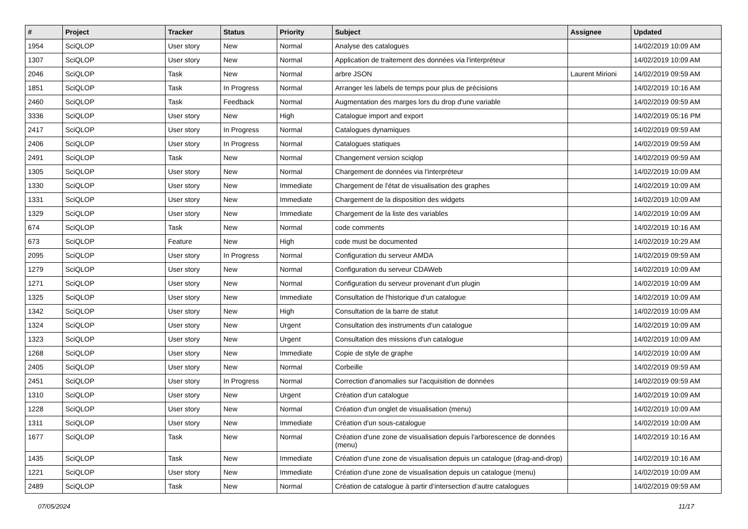| # | Project | Tracker | Status | Priority | Subject | Assignee | Updated |
| --- | --- | --- | --- | --- | --- | --- | --- |
| 1954 | SciQLOP | User story | New | Normal | Analyse des catalogues | | 14/02/2019 10:09 AM |
| 1307 | SciQLOP | User story | New | Normal | Application de traitement des données via l'interpréteur | | 14/02/2019 10:09 AM |
| 2046 | SciQLOP | Task | New | Normal | arbre JSON | Laurent Mirioni | 14/02/2019 09:59 AM |
| 1851 | SciQLOP | Task | In Progress | Normal | Arranger les labels de temps pour plus de précisions | | 14/02/2019 10:16 AM |
| 2460 | SciQLOP | Task | Feedback | Normal | Augmentation des marges lors du drop d'une variable | | 14/02/2019 09:59 AM |
| 3336 | SciQLOP | User story | New | High | Catalogue import and export | | 14/02/2019 05:16 PM |
| 2417 | SciQLOP | User story | In Progress | Normal | Catalogues dynamiques | | 14/02/2019 09:59 AM |
| 2406 | SciQLOP | User story | In Progress | Normal | Catalogues statiques | | 14/02/2019 09:59 AM |
| 2491 | SciQLOP | Task | New | Normal | Changement version sciqlop | | 14/02/2019 09:59 AM |
| 1305 | SciQLOP | User story | New | Normal | Chargement de données via l'interpréteur | | 14/02/2019 10:09 AM |
| 1330 | SciQLOP | User story | New | Immediate | Chargement de l'état de visualisation des graphes | | 14/02/2019 10:09 AM |
| 1331 | SciQLOP | User story | New | Immediate | Chargement de la disposition des widgets | | 14/02/2019 10:09 AM |
| 1329 | SciQLOP | User story | New | Immediate | Chargement de la liste des variables | | 14/02/2019 10:09 AM |
| 674 | SciQLOP | Task | New | Normal | code comments | | 14/02/2019 10:16 AM |
| 673 | SciQLOP | Feature | New | High | code must be documented | | 14/02/2019 10:29 AM |
| 2095 | SciQLOP | User story | In Progress | Normal | Configuration du serveur AMDA | | 14/02/2019 09:59 AM |
| 1279 | SciQLOP | User story | New | Normal | Configuration du serveur CDAWeb | | 14/02/2019 10:09 AM |
| 1271 | SciQLOP | User story | New | Normal | Configuration du serveur provenant d'un plugin | | 14/02/2019 10:09 AM |
| 1325 | SciQLOP | User story | New | Immediate | Consultation de l'historique d'un catalogue | | 14/02/2019 10:09 AM |
| 1342 | SciQLOP | User story | New | High | Consultation de la barre de statut | | 14/02/2019 10:09 AM |
| 1324 | SciQLOP | User story | New | Urgent | Consultation des instruments d'un catalogue | | 14/02/2019 10:09 AM |
| 1323 | SciQLOP | User story | New | Urgent | Consultation des missions d'un catalogue | | 14/02/2019 10:09 AM |
| 1268 | SciQLOP | User story | New | Immediate | Copie de style de graphe | | 14/02/2019 10:09 AM |
| 2405 | SciQLOP | User story | New | Normal | Corbeille | | 14/02/2019 09:59 AM |
| 2451 | SciQLOP | User story | In Progress | Normal | Correction d'anomalies sur l'acquisition de données | | 14/02/2019 09:59 AM |
| 1310 | SciQLOP | User story | New | Urgent | Création d'un catalogue | | 14/02/2019 10:09 AM |
| 1228 | SciQLOP | User story | New | Normal | Création d'un onglet de visualisation (menu) | | 14/02/2019 10:09 AM |
| 1311 | SciQLOP | User story | New | Immediate | Création d'un sous-catalogue | | 14/02/2019 10:09 AM |
| 1677 | SciQLOP | Task | New | Normal | Création d'une zone de visualisation depuis l'arborescence de données (menu) | | 14/02/2019 10:16 AM |
| 1435 | SciQLOP | Task | New | Immediate | Création d'une zone de visualisation depuis un catalogue (drag-and-drop) | | 14/02/2019 10:16 AM |
| 1221 | SciQLOP | User story | New | Immediate | Création d'une zone de visualisation depuis un catalogue (menu) | | 14/02/2019 10:09 AM |
| 2489 | SciQLOP | Task | New | Normal | Création de catalogue à partir d’intersection d’autre catalogues | | 14/02/2019 09:59 AM |
07/05/2024 11/17